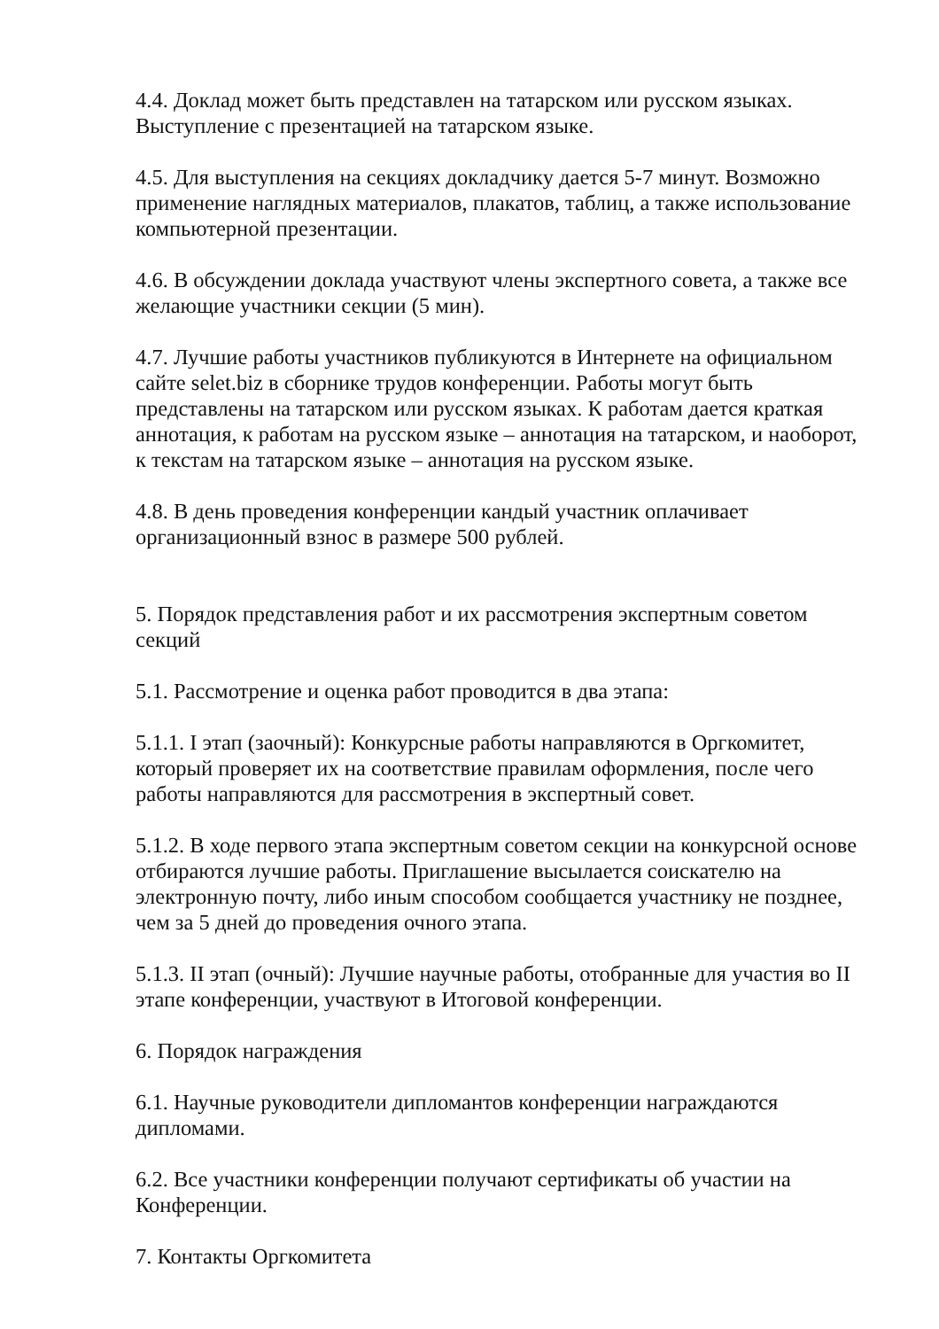4.4. Доклад может быть представлен на татарском или русском языках. Выступление с презентацией на татарском языке.
4.5. Для выступления на секциях докладчику дается 5-7 минут. Возможно применение наглядных материалов, плакатов, таблиц, а также использование компьютерной презентации.
4.6. В обсуждении доклада участвуют члены экспертного совета, а также все желающие участники секции (5 мин).
4.7. Лучшие работы участников публикуются в Интернете на официальном сайте selet.biz в сборнике трудов конференции. Работы могут быть представлены на татарском или русском языках. К работам дается краткая аннотация, к работам на русском языке – аннотация на татарском, и наоборот, к текстам на татарском языке – аннотация на русском языке.
4.8. В день проведения конференции кандый участник оплачивает организационный взнос в размере 500 рублей.
5. Порядок представления работ и их рассмотрения экспертным советом секций
5.1. Рассмотрение и оценка работ проводится в два этапа:
5.1.1. I этап (заочный): Конкурсные работы направляются в Оргкомитет, который проверяет их на соответствие правилам оформления, после чего работы направляются для рассмотрения в экспертный совет.
5.1.2. В ходе первого этапа экспертным советом секции на конкурсной основе отбираются лучшие работы. Приглашение высылается соискателю на электронную почту, либо иным способом сообщается участнику не позднее, чем за 5 дней до проведения очного этапа.
5.1.3. II этап (очный): Лучшие научные работы, отобранные для участия во II этапе конференции, участвуют в Итоговой конференции.
6. Порядок награждения
6.1. Научные руководители дипломантов конференции награждаются дипломами.
6.2. Все участники конференции получают сертификаты об участии на Конференции.
7. Контакты Оргкомитета